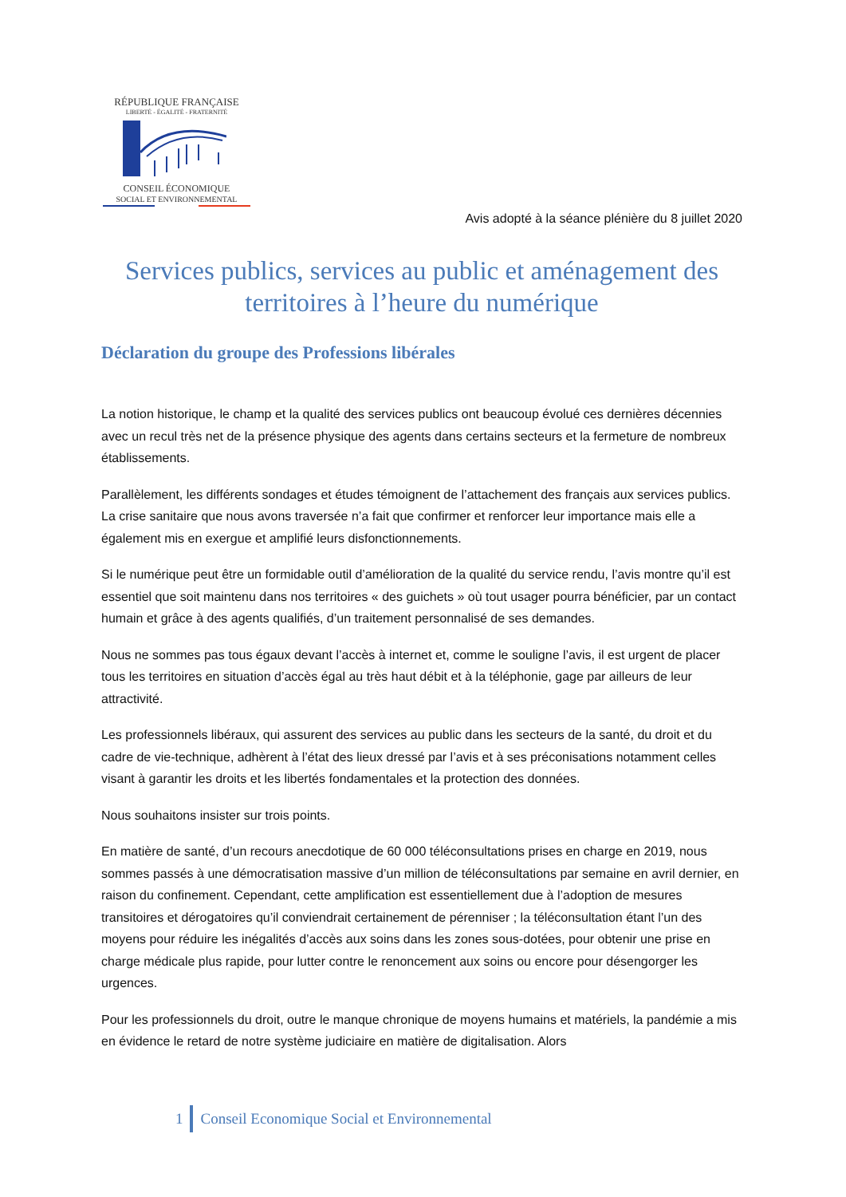RÉPUBLIQUE FRANÇAISE
LIBERTÉ - ÉGALITÉ - FRATERNITÉ
CONSEIL ÉCONOMIQUE
SOCIAL ET ENVIRONNEMENTAL
Avis adopté à la séance plénière du 8 juillet 2020
Services publics, services au public et aménagement des territoires à l’heure du numérique
Déclaration du groupe des Professions libérales
La notion historique, le champ et la qualité des services publics ont beaucoup évolué ces dernières décennies avec un recul très net de la présence physique des agents dans certains secteurs et la fermeture de nombreux établissements.
Parallèlement, les différents sondages et études témoignent de l’attachement des français aux services publics. La crise sanitaire que nous avons traversée n’a fait que confirmer et renforcer leur importance mais elle a également mis en exergue et amplifié leurs disfonctionnements.
Si le numérique peut être un formidable outil d’amélioration de la qualité du service rendu, l’avis montre qu’il est essentiel que soit maintenu dans nos territoires « des guichets » où tout usager pourra bénéficier, par un contact humain et grâce à des agents qualifiés, d’un traitement personnalisé de ses demandes.
Nous ne sommes pas tous égaux devant l’accès à internet et, comme le souligne l’avis, il est urgent de placer tous les territoires en situation d’accès égal au très haut débit et à la téléphonie, gage par ailleurs de leur attractivité.
Les professionnels libéraux, qui assurent des services au public dans les secteurs de la santé, du droit et du cadre de vie-technique, adhèrent à l’état des lieux dressé par l’avis et à ses préconisations notamment celles visant à garantir les droits et les libertés fondamentales et la protection des données.
Nous souhaitons insister sur trois points.
En matière de santé, d’un recours anecdotique de 60 000 téléconsultations prises en charge en 2019, nous sommes passés à une démocratisation massive d’un million de téléconsultations par semaine en avril dernier, en raison du confinement. Cependant, cette amplification est essentiellement due à l’adoption de mesures transitoires et dérogatoires qu’il conviendrait certainement de pérenniser ; la téléconsultation étant l’un des moyens pour réduire les inégalités d’accès aux soins dans les zones sous-dotées, pour obtenir une prise en charge médicale plus rapide, pour lutter contre le renoncement aux soins ou encore pour désengorger les urgences.
Pour les professionnels du droit, outre le manque chronique de moyens humains et matériels, la pandémie a mis en évidence le retard de notre système judiciaire en matière de digitalisation. Alors
1 Conseil Economique Social et Environnemental